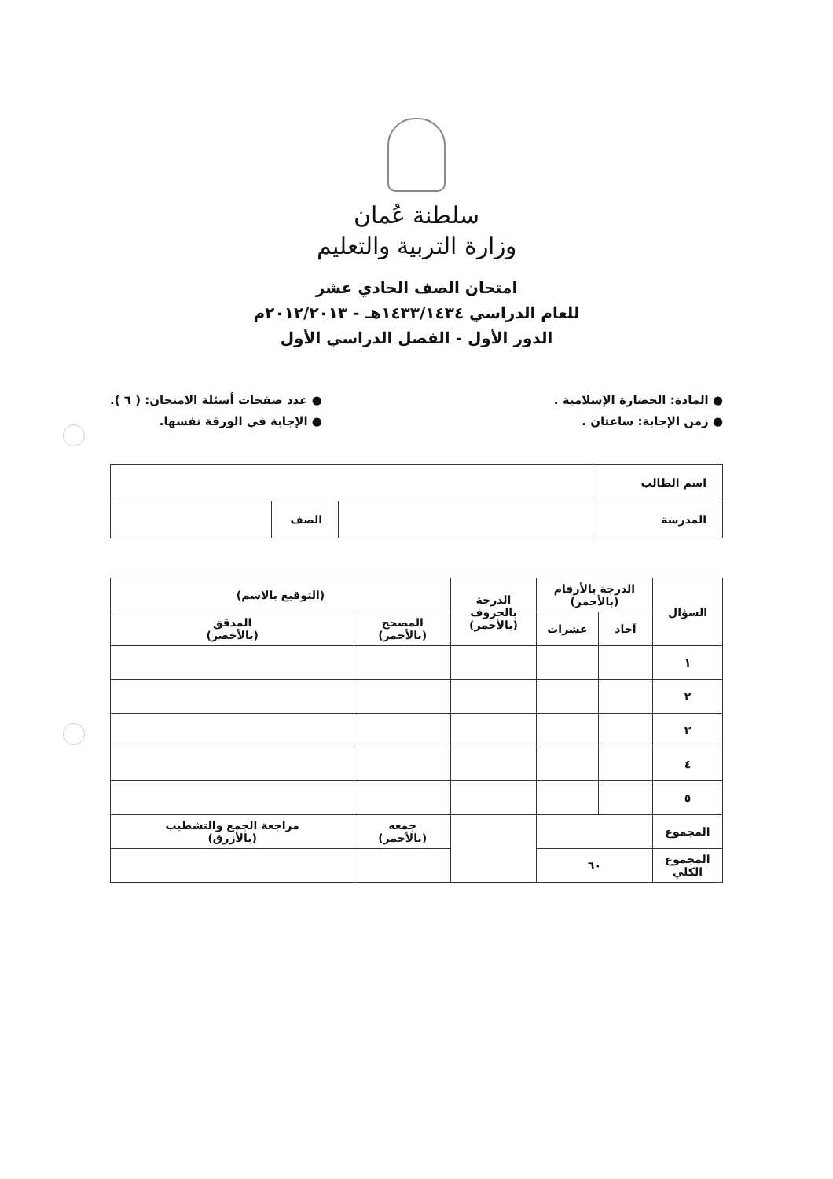سلطنة عُمان
وزارة التربية والتعليم
امتحان الصف الحادي عشر
للعام الدراسي ١٤٣٣/١٤٣٤هـ - ٢٠١٢/٢٠١٣م
الدور الأول - الفصل الدراسي الأول
● المادة: الحضارة الإسلامية .
● زمن الإجابة: ساعتان .
● عدد صفحات أسئلة الامتحان: ( ٦ ).
● الإجابة في الورقة نفسها.
| اسم الطالب | | | |
| المدرسة | | الصف | |
| السؤال | الدرجة بالأرقام (بالأحمر) | | الدرجة بالحروف (بالأحمر) | (التوقيع بالاسم) | |
| --- | --- | --- | --- | --- | --- |
| | آحاد | عشرات | | المصحح (بالأحمر) | المدقق (بالأخضر) |
| ١ | | | | | |
| ٢ | | | | | |
| ٣ | | | | | |
| ٤ | | | | | |
| ٥ | | | | | |
| المجموع | | | | جمعه (بالأحمر) | مراجعة الجمع والتشطيب (بالأزرق) |
| المجموع الكلي | ٦٠ | | | | |